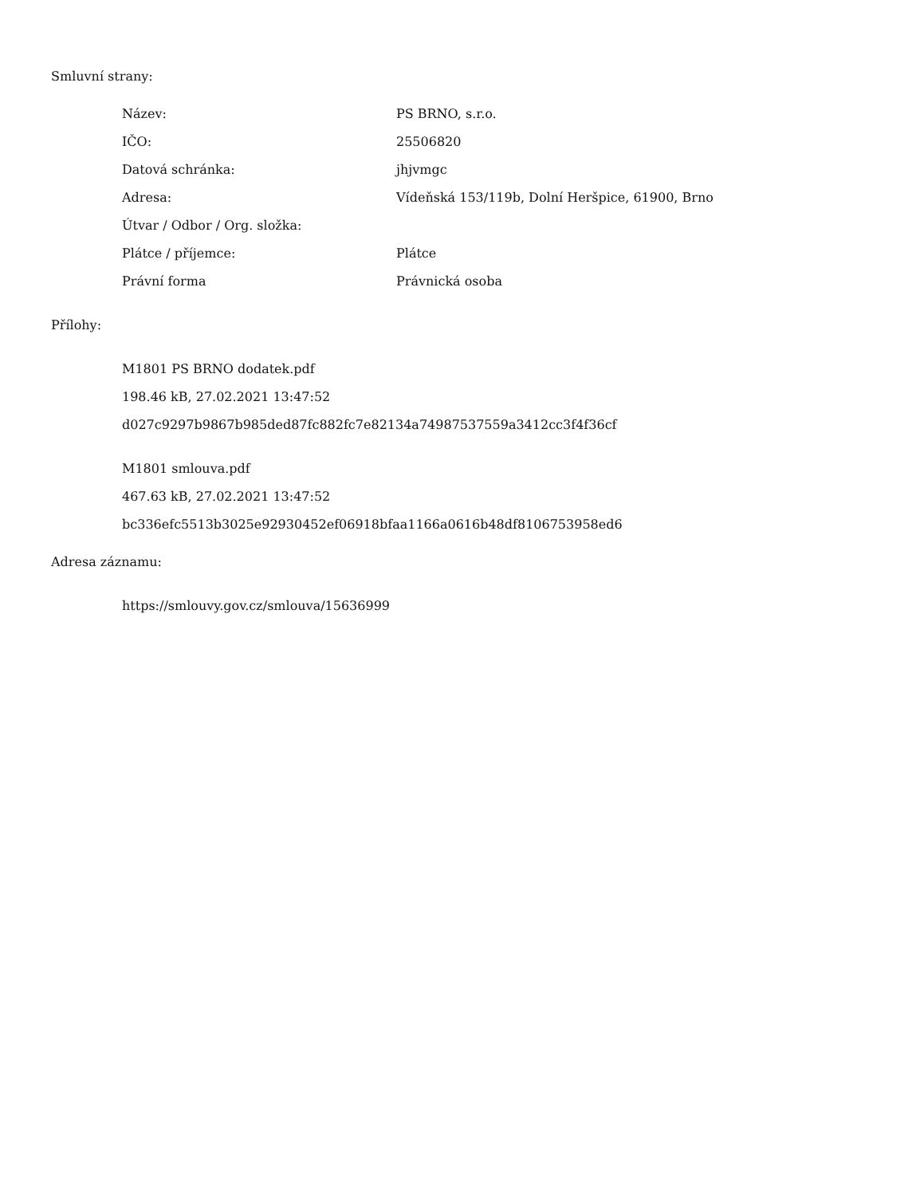Smluvní strany:
| Název: | PS BRNO, s.r.o. |
| IČO: | 25506820 |
| Datová schránka: | jhjvmgc |
| Adresa: | Vídeňská 153/119b, Dolní Heršpice, 61900, Brno |
| Útvar / Odbor / Org. složka: | |
| Plátce / příjemce: | Plátce |
| Právní forma | Právnická osoba |
Přílohy:
M1801 PS BRNO dodatek.pdf
198.46 kB, 27.02.2021 13:47:52
d027c9297b9867b985ded87fc882fc7e82134a74987537559a3412cc3f4f36cf
M1801 smlouva.pdf
467.63 kB, 27.02.2021 13:47:52
bc336efc5513b3025e92930452ef06918bfaa1166a0616b48df8106753958ed6
Adresa záznamu:
https://smlouvy.gov.cz/smlouva/15636999